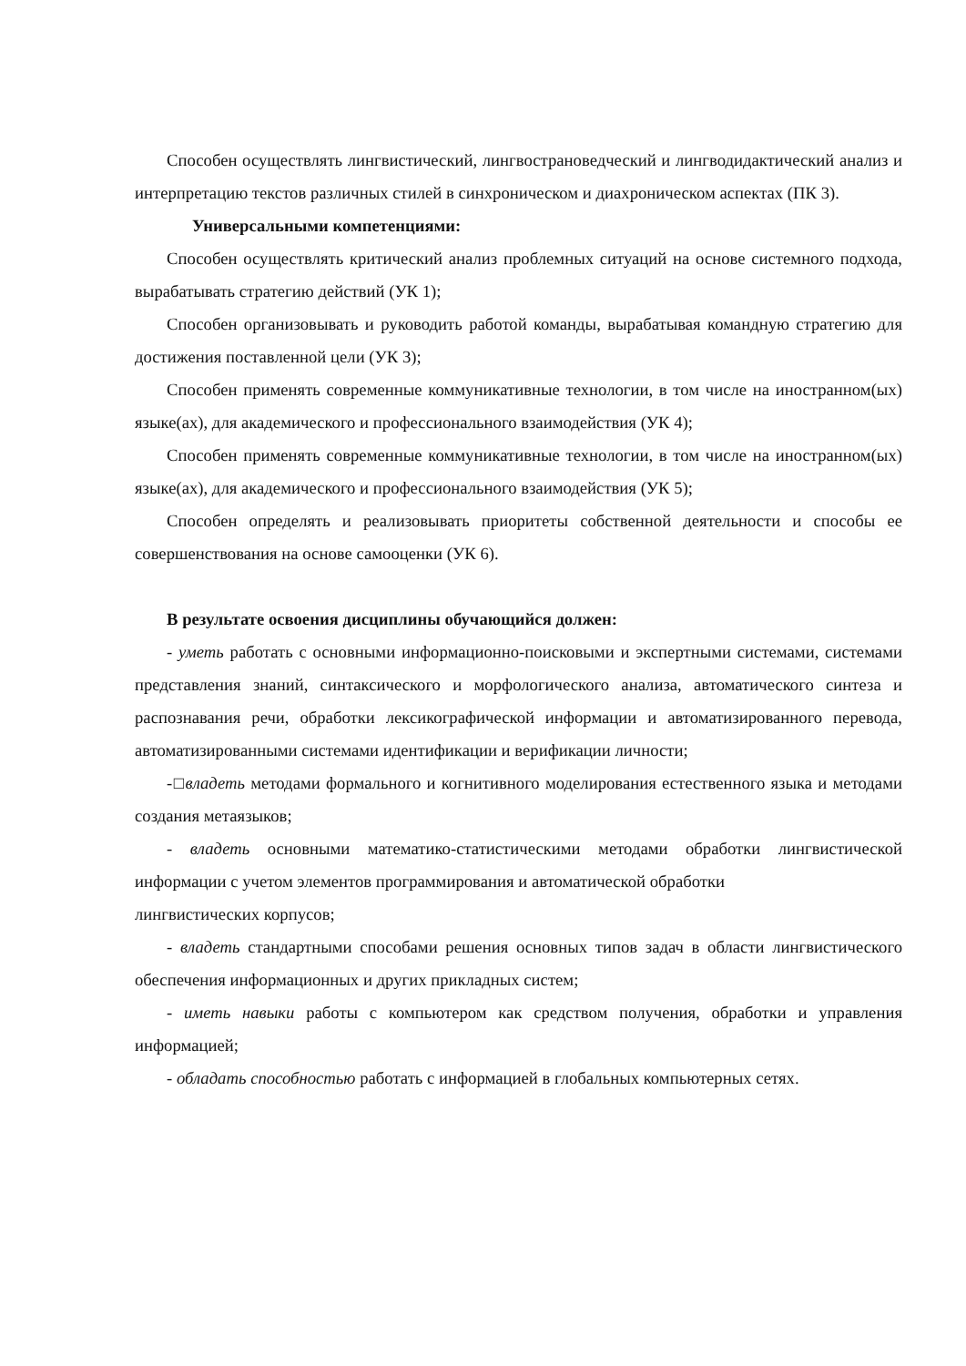Способен осуществлять лингвистический, лингвострановедческий и лингводидактический анализ и интерпретацию текстов различных стилей в синхроническом и диахроническом аспектах (ПК 3).
Универсальными компетенциями:
Способен осуществлять критический анализ проблемных ситуаций на основе системного подхода, вырабатывать стратегию действий (УК 1);
Способен организовывать и руководить работой команды, вырабатывая командную стратегию для достижения поставленной цели (УК 3);
Способен применять современные коммуникативные технологии, в том числе на иностранном(ых) языке(ах), для академического и профессионального взаимодействия (УК 4);
Способен применять современные коммуникативные технологии, в том числе на иностранном(ых) языке(ах), для академического и профессионального взаимодействия (УК 5);
Способен определять и реализовывать приоритеты собственной деятельности и способы ее совершенствования на основе самооценки (УК 6).
В результате освоения дисциплины обучающийся должен:
- уметь работать с основными информационно-поисковыми и экспертными системами, системами представления знаний, синтаксического и морфологического анализа, автоматического синтеза и распознавания речи, обработки лексикографической информации и автоматизированного перевода, автоматизированными системами идентификации и верификации личности;
-□владеть методами формального и когнитивного моделирования естественного языка и методами создания метаязыков;
- владеть основными математико-статистическими методами обработки лингвистической информации с учетом элементов программирования и автоматической обработки
лингвистических корпусов;
- владеть стандартными способами решения основных типов задач в области лингвистического обеспечения информационных и других прикладных систем;
- иметь навыки работы с компьютером как средством получения, обработки и управления информацией;
- обладать способностью работать с информацией в глобальных компьютерных сетях.